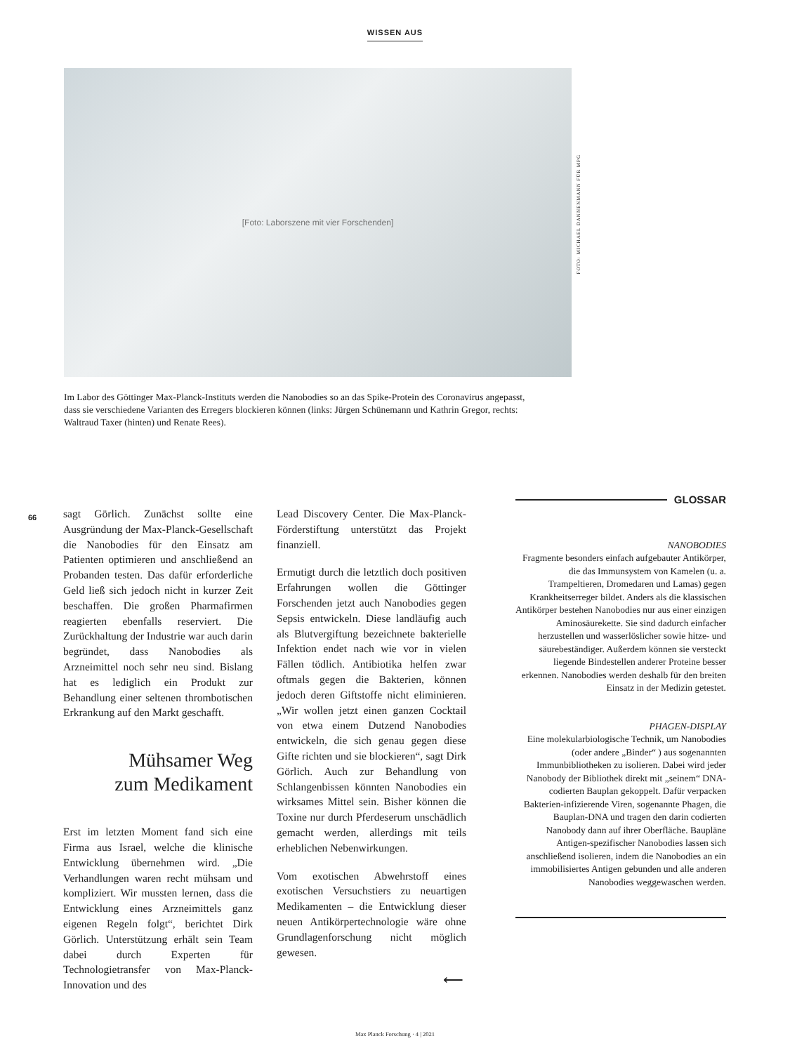WISSEN AUS
[Foto: Laborszene mit vier Forschenden]
FOTO: MICHAEL DANNENMANN FÜR MPG
Im Labor des Göttinger Max-Planck-Instituts werden die Nanobodies so an das Spike-Protein des Coronavirus angepasst, dass sie verschiedene Varianten des Erregers blockieren können (links: Jürgen Schünemann und Kathrin Gregor, rechts: Waltraud Taxer (hinten) und Renate Rees).
66
sagt Görlich. Zunächst sollte eine Ausgründung der Max-Planck-Gesellschaft die Nanobodies für den Einsatz am Patienten optimieren und anschließend an Probanden testen. Das dafür erforderliche Geld ließ sich jedoch nicht in kurzer Zeit beschaffen. Die großen Pharmafirmen reagierten ebenfalls reserviert. Die Zurückhaltung der Industrie war auch darin begründet, dass Nanobodies als Arzneimittel noch sehr neu sind. Bislang hat es lediglich ein Produkt zur Behandlung einer seltenen thrombotischen Erkrankung auf den Markt geschafft.
Mühsamer Weg
zum Medikament
Erst im letzten Moment fand sich eine Firma aus Israel, welche die klinische Entwicklung übernehmen wird. „Die Verhandlungen waren recht mühsam und kompliziert. Wir mussten lernen, dass die Entwicklung eines Arzneimittels ganz eigenen Regeln folgt“, berichtet Dirk Görlich. Unterstützung erhält sein Team dabei durch Experten für Technologietransfer von Max-Planck-Innovation und des
Lead Discovery Center. Die Max-Planck-Förderstiftung unterstützt das Projekt finanziell.
Ermutigt durch die letztlich doch positiven Erfahrungen wollen die Göttinger Forschenden jetzt auch Nanobodies gegen Sepsis entwickeln. Diese landläufig auch als Blutvergiftung bezeichnete bakterielle Infektion endet nach wie vor in vielen Fällen tödlich. Antibiotika helfen zwar oftmals gegen die Bakterien, können jedoch deren Giftstoffe nicht eliminieren. „Wir wollen jetzt einen ganzen Cocktail von etwa einem Dutzend Nanobodies entwickeln, die sich genau gegen diese Gifte richten und sie blockieren“, sagt Dirk Görlich. Auch zur Behandlung von Schlangenbissen könnten Nanobodies ein wirksames Mittel sein. Bisher können die Toxine nur durch Pferdeserum unschädlich gemacht werden, allerdings mit teils erheblichen Nebenwirkungen.
Vom exotischen Abwehrstoff eines exotischen Versuchstiers zu neuartigen Medikamenten – die Entwicklung dieser neuen Antikörpertechnologie wäre ohne Grundlagenforschung nicht möglich gewesen.
⟵
GLOSSAR
NANOBODIES
Fragmente besonders einfach aufgebauter Antikörper, die das Immunsystem von Kamelen (u. a. Trampeltieren, Dromedaren und Lamas) gegen Krankheitserreger bildet. Anders als die klassischen Antikörper bestehen Nanobodies nur aus einer einzigen Aminosäurekette. Sie sind dadurch einfacher herzustellen und wasserlöslicher sowie hitze- und säurebeständiger. Außerdem können sie versteckt liegende Bindestellen anderer Proteine besser erkennen. Nanobodies werden deshalb für den breiten Einsatz in der Medizin getestet.
PHAGEN-DISPLAY
Eine molekularbiologische Technik, um Nanobodies (oder andere „Binder“ ) aus sogenannten Immunbibliotheken zu isolieren. Dabei wird jeder Nanobody der Bibliothek direkt mit „seinem“ DNA-codierten Bauplan gekoppelt. Dafür verpacken Bakterien-infizierende Viren, sogenannte Phagen, die Bauplan-DNA und tragen den darin codierten Nanobody dann auf ihrer Oberfläche. Baupläne Antigen-spezifischer Nanobodies lassen sich anschließend isolieren, indem die Nanobodies an ein immobilisiertes Antigen gebunden und alle anderen Nanobodies weggewaschen werden.
Max Planck Forschung · 4 | 2021